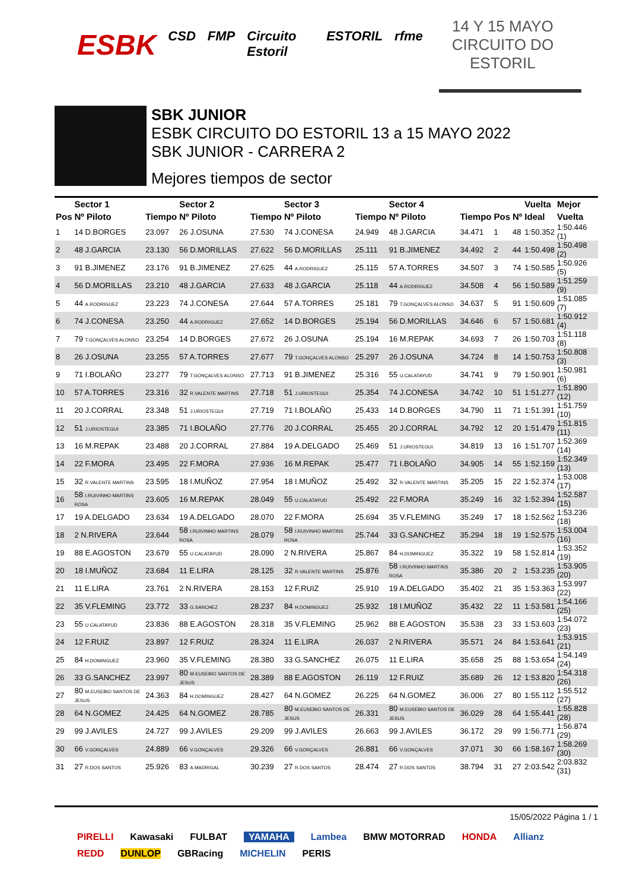ESBK CSD FMP Circuito Estoril ESTORIL rfme
14 Y 15 MAYO
CIRCUITO DO ESTORIL
SBK JUNIOR
ESBK CIRCUITO DO ESTORIL 13 a 15 MAYO 2022
SBK JUNIOR - CARRERA 2
Mejores tiempos de sector
| | Sector 1 | | Sector 2 | | Sector 3 | | Sector 4 | | | | Vuelta | Mejor |
| --- | --- | --- | --- | --- | --- | --- | --- | --- | --- | --- | --- | --- |
| Pos | Nº Piloto | Tiempo | Nº Piloto | Tiempo | Nº Piloto | Tiempo | Nº Piloto | Tiempo | Pos | Nº | Ideal | Vuelta |
| 1 | 14 D.BORGES | 23.097 | 26 J.OSUNA | 27.530 | 74 J.CONESA | 24.949 | 48 J.GARCIA | 34.471 | 1 | 48 | 1:50.352 | 1:50.446 (1) |
| 2 | 48 J.GARCIA | 23.130 | 56 D.MORILLAS | 27.622 | 56 D.MORILLAS | 25.111 | 91 B.JIMENEZ | 34.492 | 2 | 44 | 1:50.498 | 1:50.498 (2) |
| 3 | 91 B.JIMENEZ | 23.176 | 91 B.JIMENEZ | 27.625 | 44 A.RODRIGUEZ | 25.115 | 57 A.TORRES | 34.507 | 3 | 74 | 1:50.585 | 1:50.926 (5) |
| 4 | 56 D.MORILLAS | 23.210 | 48 J.GARCIA | 27.633 | 48 J.GARCIA | 25.118 | 44 A.RODRIGUEZ | 34.508 | 4 | 56 | 1:50.589 | 1:51.259 (9) |
| 5 | 44 A.RODRIGUEZ | 23.223 | 74 J.CONESA | 27.644 | 57 A.TORRES | 25.181 | 79 T.GONÇALVES ALONSO | 34.637 | 5 | 91 | 1:50.609 | 1:51.085 (7) |
| 6 | 74 J.CONESA | 23.250 | 44 A.RODRIGUEZ | 27.652 | 14 D.BORGES | 25.194 | 56 D.MORILLAS | 34.646 | 6 | 57 | 1:50.681 | 1:50.912 (4) |
| 7 | 79 T.GONÇALVES ALONSO | 23.254 | 14 D.BORGES | 27.672 | 26 J.OSUNA | 25.194 | 16 M.REPAK | 34.693 | 7 | 26 | 1:50.703 | 1:51.118 (8) |
| 8 | 26 J.OSUNA | 23.255 | 57 A.TORRES | 27.677 | 79 T.GONÇALVES ALONSO | 25.297 | 26 J.OSUNA | 34.724 | 8 | 14 | 1:50.753 | 1:50.808 (3) |
| 9 | 71 I.BOLAÑO | 23.277 | 79 T.GONÇALVES ALONSO | 27.713 | 91 B.JIMENEZ | 25.316 | 55 U.CALATAYUD | 34.741 | 9 | 79 | 1:50.901 | 1:50.981 (6) |
| 10 | 57 A.TORRES | 23.316 | 32 R.VALENTE MARTINS | 27.718 | 51 J.URIOSTEGUI | 25.354 | 74 J.CONESA | 34.742 | 10 | 51 | 1:51.277 | 1:51.890 (12) |
| 11 | 20 J.CORRAL | 23.348 | 51 J.URIOSTEGUI | 27.719 | 71 I.BOLAÑO | 25.433 | 14 D.BORGES | 34.790 | 11 | 71 | 1:51.391 | 1:51.759 (10) |
| 12 | 51 J.URIOSTEGUI | 23.385 | 71 I.BOLAÑO | 27.776 | 20 J.CORRAL | 25.455 | 20 J.CORRAL | 34.792 | 12 | 20 | 1:51.479 | 1:51.815 (11) |
| 13 | 16 M.REPAK | 23.488 | 20 J.CORRAL | 27.884 | 19 A.DELGADO | 25.469 | 51 J.URIOSTEGUI | 34.819 | 13 | 16 | 1:51.707 | 1:52.369 (14) |
| 14 | 22 F.MORA | 23.495 | 22 F.MORA | 27.936 | 16 M.REPAK | 25.477 | 71 I.BOLAÑO | 34.905 | 14 | 55 | 1:52.159 | 1:52.349 (13) |
| 15 | 32 R.VALENTE MARTINS | 23.595 | 18 I.MUÑOZ | 27.954 | 18 I.MUÑOZ | 25.492 | 32 R.VALENTE MARTINS | 35.205 | 15 | 22 | 1:52.374 | 1:53.008 (17) |
| 16 | 58 I.RUIVINHO MARTINS ROSA | 23.605 | 16 M.REPAK | 28.049 | 55 U.CALATAYUD | 25.492 | 22 F.MORA | 35.249 | 16 | 32 | 1:52.394 | 1:52.587 (15) |
| 17 | 19 A.DELGADO | 23.634 | 19 A.DELGADO | 28.070 | 22 F.MORA | 25.694 | 35 V.FLEMING | 35.249 | 17 | 18 | 1:52.562 | 1:53.236 (18) |
| 18 | 2 N.RIVERA | 23.644 | 58 I.RUIVINHO MARTINS ROSA | 28.079 | 58 I.RUIVINHO MARTINS ROSA | 25.744 | 33 G.SANCHEZ | 35.294 | 18 | 19 | 1:52.575 | 1:53.004 (16) |
| 19 | 88 E.AGOSTON | 23.679 | 55 U.CALATAYUD | 28.090 | 2 N.RIVERA | 25.867 | 84 H.DOMINGUEZ | 35.322 | 19 | 58 | 1:52.814 | 1:53.352 (19) |
| 20 | 18 I.MUÑOZ | 23.684 | 11 E.LIRA | 28.125 | 32 R.VALENTE MARTINS | 25.876 | 58 I.RUIVINHO MARTINS ROSA | 35.386 | 20 | 2 | 1:53.235 | 1:53.905 (20) |
| 21 | 11 E.LIRA | 23.761 | 2 N.RIVERA | 28.153 | 12 F.RUIZ | 25.910 | 19 A.DELGADO | 35.402 | 21 | 35 | 1:53.363 | 1:53.997 (22) |
| 22 | 35 V.FLEMING | 23.772 | 33 G.SANCHEZ | 28.237 | 84 H.DOMINGUEZ | 25.932 | 18 I.MUÑOZ | 35.432 | 22 | 11 | 1:53.581 | 1:54.166 (25) |
| 23 | 55 U.CALATAYUD | 23.836 | 88 E.AGOSTON | 28.318 | 35 V.FLEMING | 25.962 | 88 E.AGOSTON | 35.538 | 23 | 33 | 1:53.603 | 1:54.072 (23) |
| 24 | 12 F.RUIZ | 23.897 | 12 F.RUIZ | 28.324 | 11 E.LIRA | 26.037 | 2 N.RIVERA | 35.571 | 24 | 84 | 1:53.641 | 1:53.915 (21) |
| 25 | 84 H.DOMINGUEZ | 23.960 | 35 V.FLEMING | 28.380 | 33 G.SANCHEZ | 26.075 | 11 E.LIRA | 35.658 | 25 | 88 | 1:53.654 | 1:54.149 (24) |
| 26 | 33 G.SANCHEZ | 23.997 | 80 M.EUSEBIO SANTOS DE JESUS | 28.389 | 88 E.AGOSTON | 26.119 | 12 F.RUIZ | 35.689 | 26 | 12 | 1:53.820 | 1:54.318 (26) |
| 27 | 80 M.EUSEBIO SANTOS DE JESUS | 24.363 | 84 H.DOMINGUEZ | 28.427 | 64 N.GOMEZ | 26.225 | 64 N.GOMEZ | 36.006 | 27 | 80 | 1:55.112 | 1:55.512 (27) |
| 28 | 64 N.GOMEZ | 24.425 | 64 N.GOMEZ | 28.785 | 80 M.EUSEBIO SANTOS DE JESUS | 26.331 | 80 M.EUSEBIO SANTOS DE JESUS | 36.029 | 28 | 64 | 1:55.441 | 1:55.828 (28) |
| 29 | 99 J.AVILES | 24.727 | 99 J.AVILES | 29.209 | 99 J.AVILES | 26.663 | 99 J.AVILES | 36.172 | 29 | 99 | 1:56.771 | 1:56.874 (29) |
| 30 | 66 V.GONÇALVES | 24.889 | 66 V.GONÇALVES | 29.326 | 66 V.GONÇALVES | 26.881 | 66 V.GONÇALVES | 37.071 | 30 | 66 | 1:58.167 | 1:58.269 (30) |
| 31 | 27 R.DOS SANTOS | 25.926 | 83 A.MADRIGAL | 30.239 | 27 R.DOS SANTOS | 28.474 | 27 R.DOS SANTOS | 38.794 | 31 | 27 | 2:03.542 | 2:03.832 (31) |
15/05/2022 Página 1 / 1
PIRELLI Kawasaki FULBAT YAMAHA Lambea BMW MOTORRAD HONDA Allianz REDD DUNLOP GBRacing MICHELIN PERIS